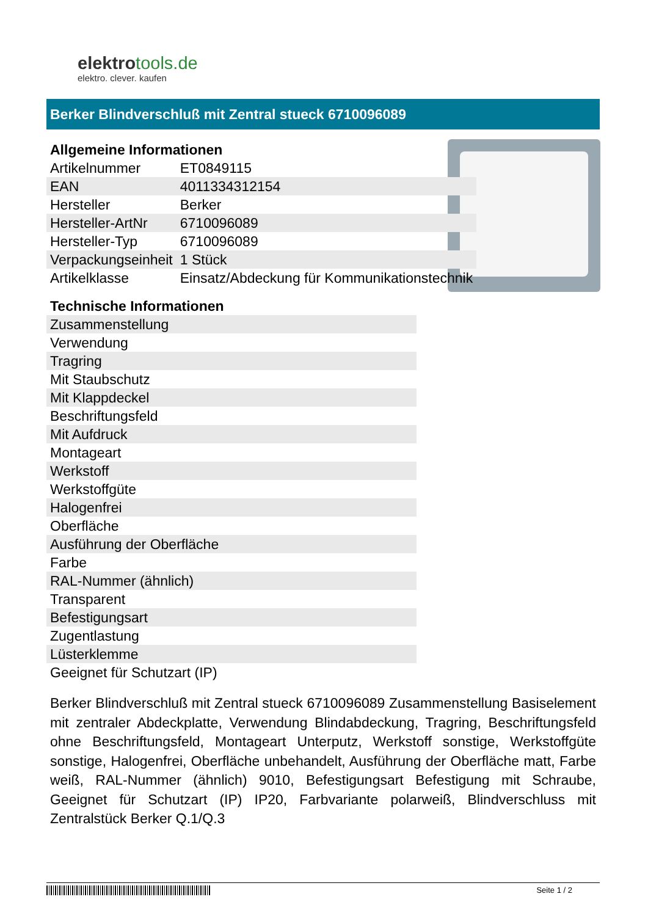elektrotools.de
elektro. clever. kaufen
Berker Blindverschluß mit Zentral stueck 6710096089
Allgemeine Informationen
| Artikelnummer | ET0849115 |
| EAN | 4011334312154 |
| Hersteller | Berker |
| Hersteller-ArtNr | 6710096089 |
| Hersteller-Typ | 6710096089 |
| Verpackungseinheit | 1 Stück |
| Artikelklasse | Einsatz/Abdeckung für Kommunikationstechnik |
Technische Informationen
| Zusammenstellung |
| Verwendung |
| Tragring |
| Mit Staubschutz |
| Mit Klappdeckel |
| Beschriftungsfeld |
| Mit Aufdruck |
| Montageart |
| Werkstoff |
| Werkstoffgüte |
| Halogenfrei |
| Oberfläche |
| Ausführung der Oberfläche |
| Farbe |
| RAL-Nummer (ähnlich) |
| Transparent |
| Befestigungsart |
| Zugentlastung |
| Lüsterklemme |
| Geeignet für Schutzart (IP) |
Berker Blindverschluß mit Zentral stueck 6710096089 Zusammenstellung Basiselement mit zentraler Abdeckplatte, Verwendung Blindabdeckung, Tragring, Beschriftungsfeld ohne Beschriftungsfeld, Montageart Unterputz, Werkstoff sonstige, Werkstoffgüte sonstige, Halogenfrei, Oberfläche unbehandelt, Ausführung der Oberfläche matt, Farbe weiß, RAL-Nummer (ähnlich) 9010, Befestigungsart Befestigung mit Schraube, Geeignet für Schutzart (IP) IP20, Farbvariante polarweiß, Blindverschluss mit Zentralstück Berker Q.1/Q.3
Seite 1 / 2